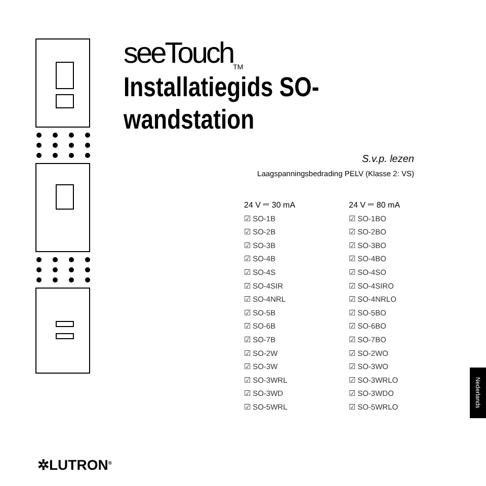seeTouch<sub>TM</sub>
Installatiegids SO-
wandstation
S.v.p. lezen
Laagspanningsbedrading PELV (Klasse 2: VS)
24 V ⎓ 30 mA
☑ SO-1B
☑ SO-2B
☑ SO-3B
☑ SO-4B
☑ SO-4S
☑ SO-4SIR
☑ SO-4NRL
☑ SO-5B
☑ SO-6B
☑ SO-7B
☑ SO-2W
☑ SO-3W
☑ SO-3WRL
☑ SO-3WD
☑ SO-5WRL
24 V ⎓ 80 mA
☑ SO-1BO
☑ SO-2BO
☑ SO-3BO
☑ SO-4BO
☑ SO-4SO
☑ SO-4SIRO
☑ SO-4NRLO
☑ SO-5BO
☑ SO-6BO
☑ SO-7BO
☑ SO-2WO
☑ SO-3WO
☑ SO-3WRLO
☑ SO-3WDO
☑ SO-5WRLO
✲LUTRON<sup>®</sup>
Nederlands